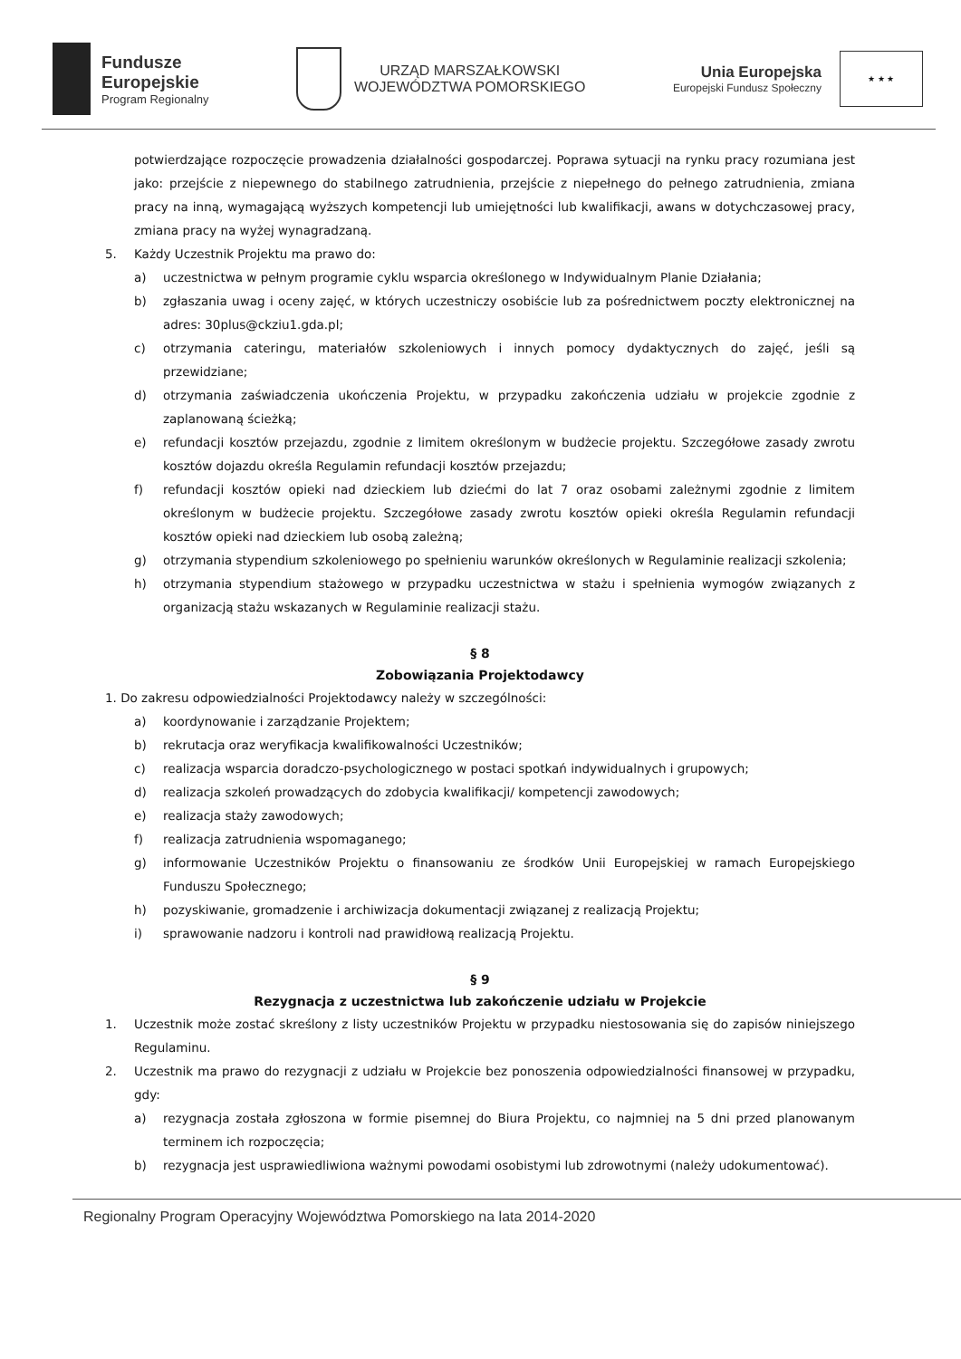Fundusze
Europejskie
Program Regionalny
URZĄD MARSZAŁKOWSKI
WOJEWÓDZTWA POMORSKIEGO
Unia Europejska
Europejski Fundusz Społeczny
★ ★ ★
potwierdzające rozpoczęcie prowadzenia działalności gospodarczej. Poprawa sytuacji na rynku pracy rozumiana jest jako: przejście z niepewnego do stabilnego zatrudnienia, przejście z niepełnego do pełnego zatrudnienia, zmiana pracy na inną, wymagającą wyższych kompetencji lub umiejętności lub kwalifikacji, awans w dotychczasowej pracy, zmiana pracy na wyżej wynagradzaną.
5. Każdy Uczestnik Projektu ma prawo do:
a) uczestnictwa w pełnym programie cyklu wsparcia określonego w Indywidualnym Planie Działania;
b) zgłaszania uwag i oceny zajęć, w których uczestniczy osobiście lub za pośrednictwem poczty elektronicznej na adres: 30plus@ckziu1.gda.pl;
c) otrzymania cateringu, materiałów szkoleniowych i innych pomocy dydaktycznych do zajęć, jeśli są przewidziane;
d) otrzymania zaświadczenia ukończenia Projektu, w przypadku zakończenia udziału w projekcie zgodnie z zaplanowaną ścieżką;
e) refundacji kosztów przejazdu, zgodnie z limitem określonym w budżecie projektu. Szczegółowe zasady zwrotu kosztów dojazdu określa Regulamin refundacji kosztów przejazdu;
f) refundacji kosztów opieki nad dzieckiem lub dziećmi do lat 7 oraz osobami zależnymi zgodnie z limitem określonym w budżecie projektu. Szczegółowe zasady zwrotu kosztów opieki określa Regulamin refundacji kosztów opieki nad dzieckiem lub osobą zależną;
g) otrzymania stypendium szkoleniowego po spełnieniu warunków określonych w Regulaminie realizacji szkolenia;
h) otrzymania stypendium stażowego w przypadku uczestnictwa w stażu i spełnienia wymogów związanych z organizacją stażu wskazanych w Regulaminie realizacji stażu.
§ 8
Zobowiązania Projektodawcy
1. Do zakresu odpowiedzialności Projektodawcy należy w szczególności:
a) koordynowanie i zarządzanie Projektem;
b) rekrutacja oraz weryfikacja kwalifikowalności Uczestników;
c) realizacja wsparcia doradczo-psychologicznego w postaci spotkań indywidualnych i grupowych;
d) realizacja szkoleń prowadzących do zdobycia kwalifikacji/ kompetencji zawodowych;
e) realizacja staży zawodowych;
f) realizacja zatrudnienia wspomaganego;
g) informowanie Uczestników Projektu o finansowaniu ze środków Unii Europejskiej w ramach Europejskiego Funduszu Społecznego;
h) pozyskiwanie, gromadzenie i archiwizacja dokumentacji związanej z realizacją Projektu;
i) sprawowanie nadzoru i kontroli nad prawidłową realizacją Projektu.
§ 9
Rezygnacja z uczestnictwa lub zakończenie udziału w Projekcie
1. Uczestnik może zostać skreślony z listy uczestników Projektu w przypadku niestosowania się do zapisów niniejszego Regulaminu.
2. Uczestnik ma prawo do rezygnacji z udziału w Projekcie bez ponoszenia odpowiedzialności finansowej w przypadku, gdy:
a) rezygnacja została zgłoszona w formie pisemnej do Biura Projektu, co najmniej na 5 dni przed planowanym terminem ich rozpoczęcia;
b) rezygnacja jest usprawiedliwiona ważnymi powodami osobistymi lub zdrowotnymi (należy udokumentować).
Regionalny Program Operacyjny Województwa Pomorskiego na lata 2014-2020